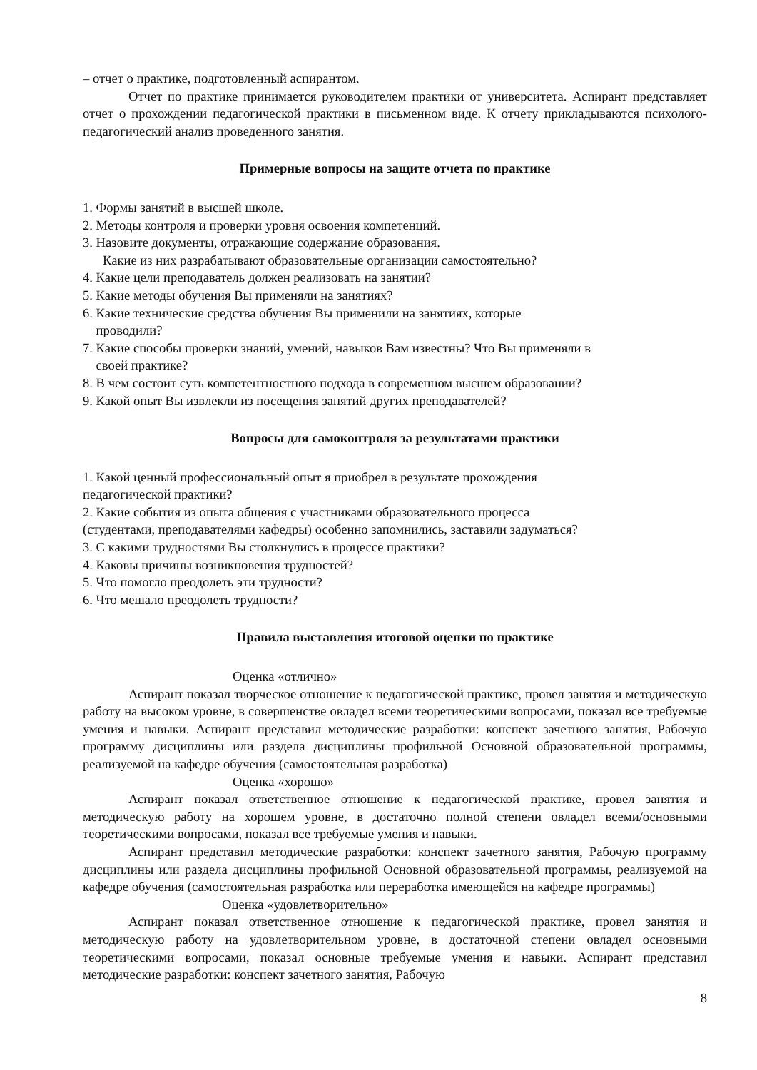– отчет о практике, подготовленный аспирантом.
Отчет по практике принимается руководителем практики от университета. Аспирант представляет отчет о прохождении педагогической практики в письменном виде. К отчету прикладываются психолого-педагогический анализ проведенного занятия.
Примерные вопросы на защите отчета по практике
1. Формы занятий в высшей школе.
2. Методы контроля и проверки уровня освоения компетенций.
3. Назовите документы, отражающие содержание образования.
Какие из них разрабатывают образовательные организации самостоятельно?
4. Какие цели преподаватель должен реализовать на занятии?
5. Какие методы обучения Вы применяли на занятиях?
6. Какие технические средства обучения Вы применили на занятиях, которые
проводили?
7. Какие способы проверки знаний, умений, навыков Вам известны? Что Вы применяли в
своей практике?
8. В чем состоит суть компетентностного подхода в современном высшем образовании?
9. Какой опыт Вы извлекли из посещения занятий других преподавателей?
Вопросы для самоконтроля за результатами практики
1. Какой ценный профессиональный опыт я приобрел в результате прохождения
педагогической практики?
2. Какие события из опыта общения с участниками образовательного процесса
(студентами, преподавателями кафедры) особенно запомнились, заставили задуматься?
3. С какими трудностями Вы столкнулись в процессе практики?
4. Каковы причины возникновения трудностей?
5. Что помогло преодолеть эти трудности?
6. Что мешало преодолеть трудности?
Правила выставления итоговой оценки по практике
Оценка «отлично»
Аспирант показал творческое отношение к педагогической практике, провел занятия и методическую работу на высоком уровне, в совершенстве овладел всеми теоретическими вопросами, показал все требуемые умения и навыки. Аспирант представил методические разработки: конспект зачетного занятия, Рабочую программу дисциплины или раздела дисциплины профильной Основной образовательной программы, реализуемой на кафедре обучения (самостоятельная разработка)
Оценка «хорошо»
Аспирант показал ответственное отношение к педагогической практике, провел занятия и методическую работу на хорошем уровне, в достаточно полной степени овладел всеми/основными теоретическими вопросами, показал все требуемые умения и навыки.
Аспирант представил методические разработки: конспект зачетного занятия, Рабочую программу дисциплины или раздела дисциплины профильной Основной образовательной программы, реализуемой на кафедре обучения (самостоятельная разработка или переработка имеющейся на кафедре программы)
Оценка «удовлетворительно»
Аспирант показал ответственное отношение к педагогической практике, провел занятия и методическую работу на удовлетворительном уровне, в достаточной степени овладел основными теоретическими вопросами, показал основные требуемые умения и навыки. Аспирант представил методические разработки: конспект зачетного занятия, Рабочую
8